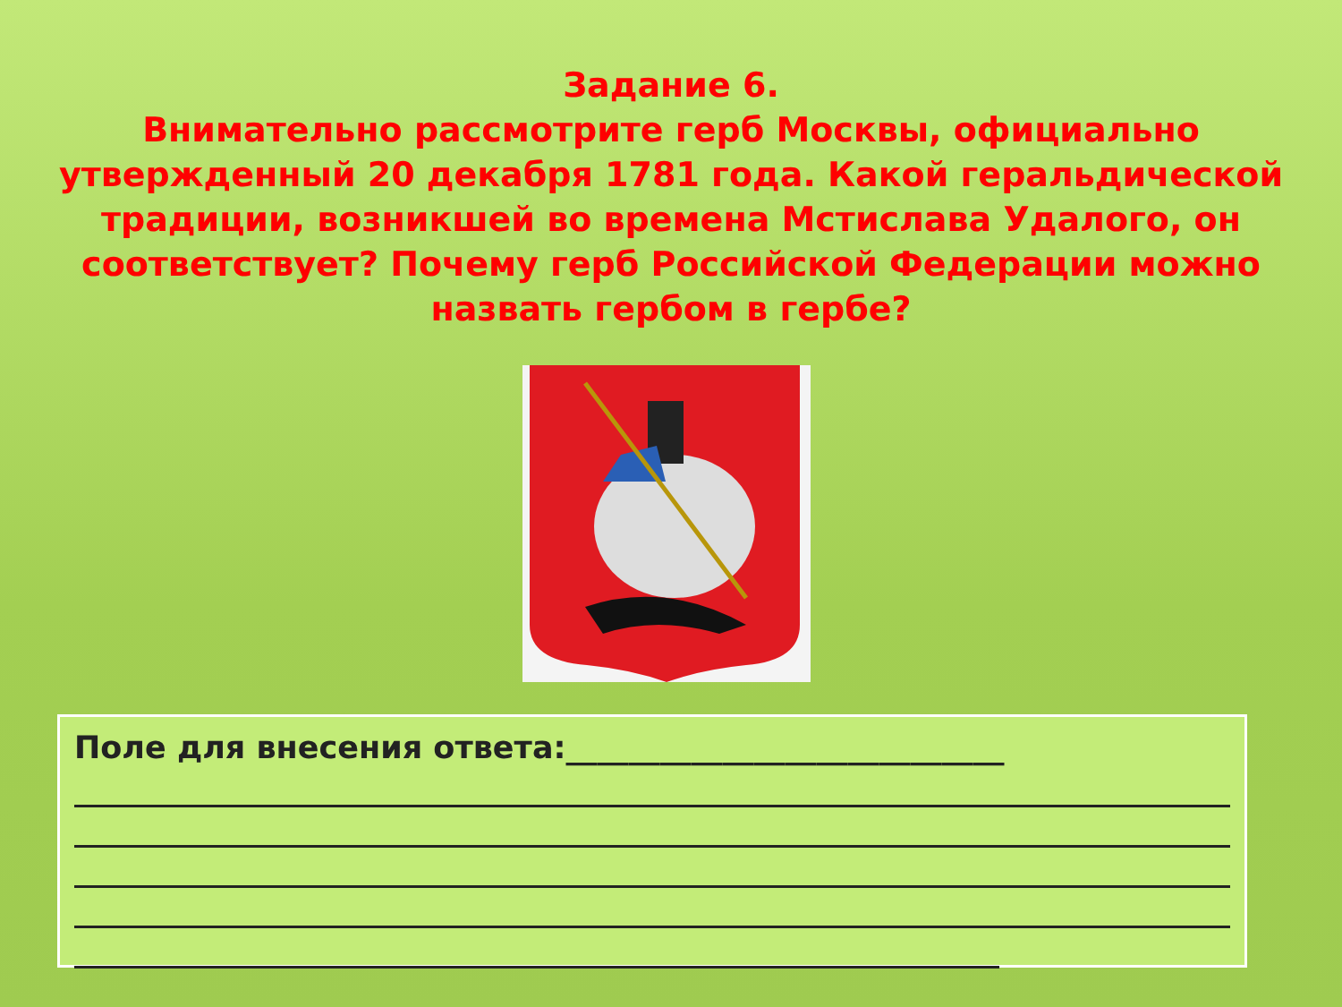Задание 6.
Внимательно рассмотрите герб Москвы, официально утвержденный 20 декабря 1781 года. Какой геральдической традиции, возникшей во времена Мстислава Удалого, он соответствует? Почему герб Российской Федерации можно назвать гербом в гербе?
Поле для внесения ответа:____________________________